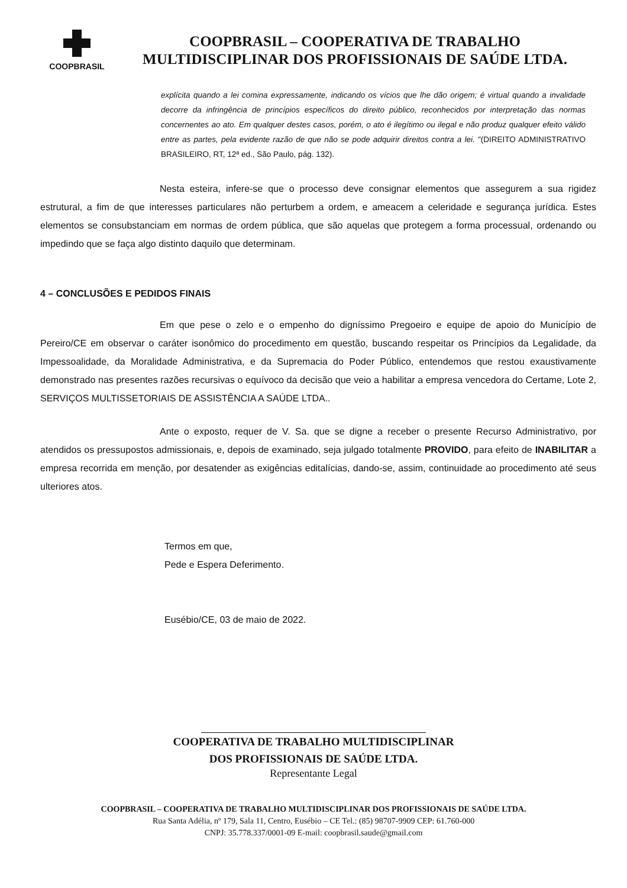COOPBRASIL
COOPBRASIL – COOPERATIVA DE TRABALHO
MULTIDISCIPLINAR DOS PROFISSIONAIS DE SAÚDE LTDA.
explícita quando a lei comina expressamente, indicando os vícios que lhe dão origem; é virtual quando a invalidade decorre da infringência de princípios específicos do direito público, reconhecidos por interpretação das normas concernentes ao ato. Em qualquer destes casos, porém, o ato é ilegítimo ou ilegal e não produz qualquer efeito válido entre as partes, pela evidente razão de que não se pode adquirir direitos contra a lei. "(DIREITO ADMINISTRATIVO BRASILEIRO, RT, 12ª ed., São Paulo, pág. 132).
Nesta esteira, infere-se que o processo deve consignar elementos que assegurem a sua rigidez estrutural, a fim de que interesses particulares não perturbem a ordem, e ameacem a celeridade e segurança jurídica. Estes elementos se consubstanciam em normas de ordem pública, que são aquelas que protegem a forma processual, ordenando ou impedindo que se faça algo distinto daquilo que determinam.
4 – CONCLUSÕES E PEDIDOS FINAIS
Em que pese o zelo e o empenho do digníssimo Pregoeiro e equipe de apoio do Município de Pereiro/CE em observar o caráter isonômico do procedimento em questão, buscando respeitar os Princípios da Legalidade, da Impessoalidade, da Moralidade Administrativa, e da Supremacia do Poder Público, entendemos que restou exaustivamente demonstrado nas presentes razões recursivas o equívoco da decisão que veio a habilitar a empresa vencedora do Certame, Lote 2, SERVIÇOS MULTISSETORIAIS DE ASSISTÊNCIA A SAÚDE LTDA..
Ante o exposto, requer de V. Sa. que se digne a receber o presente Recurso Administrativo, por atendidos os pressupostos admissionais, e, depois de examinado, seja julgado totalmente PROVIDO, para efeito de INABILITAR a empresa recorrida em menção, por desatender as exigências editalícias, dando-se, assim, continuidade ao procedimento até seus ulteriores atos.
Termos em que,
Pede e Espera Deferimento.
Eusébio/CE, 03 de maio de 2022.
COOPERATIVA DE TRABALHO MULTIDISCIPLINAR
DOS PROFISSIONAIS DE SAÚDE LTDA.
Representante Legal
COOPBRASIL – COOPERATIVA DE TRABALHO MULTIDISCIPLINAR DOS PROFISSIONAIS DE SAÚDE LTDA.
Rua Santa Adélia, nº 179, Sala 11, Centro, Eusébio – CE Tel.: (85) 98707-9909 CEP: 61.760-000
CNPJ: 35.778.337/0001-09 E-mail: coopbrasil.saude@gmail.com